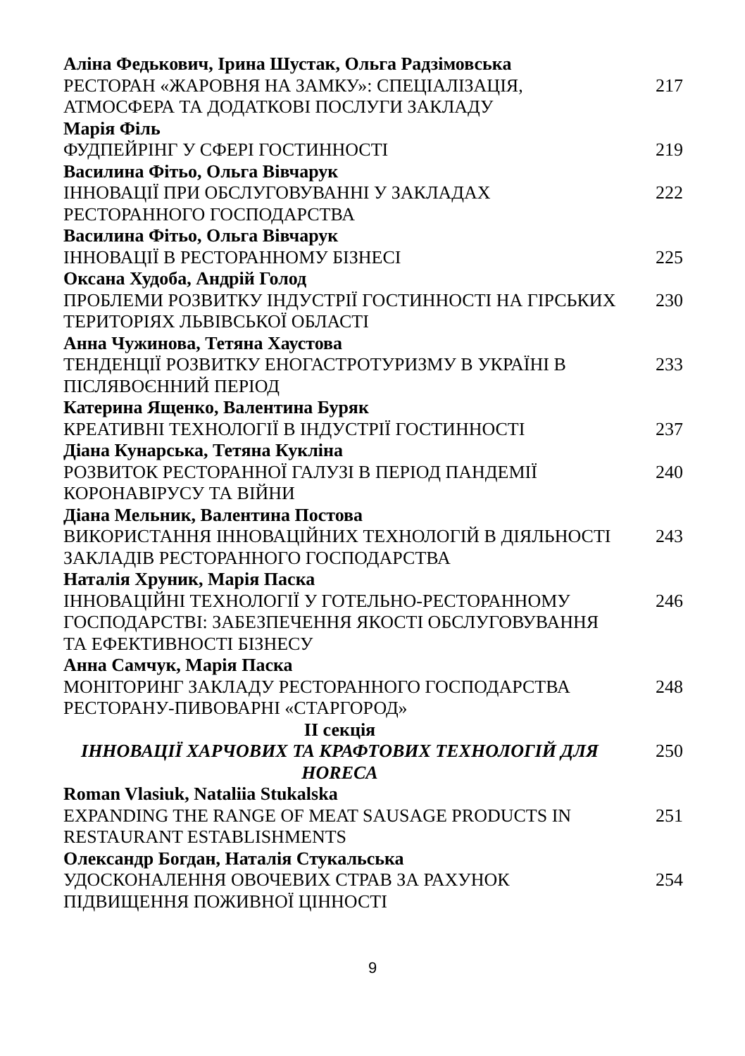Аліна Федькович, Ірина Шустак, Ольга Радзімовська
РЕСТОРАН «ЖАРОВНЯ НА ЗАМКУ»: СПЕЦІАЛІЗАЦІЯ, АТМОСФЕРА ТА ДОДАТКОВІ ПОСЛУГИ ЗАКЛАДУ
217
Марія Філь
ФУДПЕЙРІНГ У СФЕРІ ГОСТИННОСТІ 219
Василина Фітьо, Ольга Вівчарук
ІННОВАЦІЇ ПРИ ОБСЛУГОВУВАННІ У ЗАКЛАДАХ РЕСТОРАННОГО ГОСПОДАРСТВА
222
Василина Фітьо, Ольга Вівчарук
ІННОВАЦІЇ В РЕСТОРАННОМУ БІЗНЕСІ 225
Оксана Худоба, Андрій Голод
ПРОБЛЕМИ РОЗВИТКУ ІНДУСТРІЇ ГОСТИННОСТІ НА ГІРСЬКИХ ТЕРИТОРІЯХ ЛЬВІВСЬКОЇ ОБЛАСТІ
230
Анна Чужинова, Тетяна Хаустова
ТЕНДЕНЦІЇ РОЗВИТКУ ЕНОГАСТРОТУРИЗМУ В УКРАЇНІ В ПІСЛЯВОЄННИЙ ПЕРІОД
233
Катерина Ященко, Валентина Буряк
КРЕАТИВНІ ТЕХНОЛОГІЇ В ІНДУСТРІЇ ГОСТИННОСТІ 237
Діана Кунарська, Тетяна Кукліна
РОЗВИТОК РЕСТОРАННОЇ ГАЛУЗІ В ПЕРІОД ПАНДЕМІЇ КОРОНАВІРУСУ ТА ВІЙНИ
240
Діана Мельник, Валентина Постова
ВИКОРИСТАННЯ ІННОВАЦІЙНИХ ТЕХНОЛОГІЙ В ДІЯЛЬНОСТІ ЗАКЛАДІВ РЕСТОРАННОГО ГОСПОДАРСТВА
243
Наталія Хруник, Марія Паска
ІННОВАЦІЙНІ ТЕХНОЛОГІЇ У ГОТЕЛЬНО-РЕСТОРАННОМУ ГОСПОДАРСТВІ: ЗАБЕЗПЕЧЕННЯ ЯКОСТІ ОБСЛУГОВУВАННЯ ТА ЕФЕКТИВНОСТІ БІЗНЕСУ
246
Анна Самчук, Марія Паска
МОНІТОРИНГ ЗАКЛАДУ РЕСТОРАННОГО ГОСПОДАРСТВА РЕСТОРАНУ-ПИВОВАРНІ «СТАРГОРОД»
248
ІІ секція
ІННОВАЦІЇ ХАРЧОВИХ ТА КРАФТОВИХ ТЕХНОЛОГІЙ ДЛЯ HORECA
250
Roman Vlasiuk, Nataliia Stukalska
EXPANDING THE RANGE OF MEAT SAUSAGE PRODUCTS IN RESTAURANT ESTABLISHMENTS
251
Олександр Богдан, Наталія Стукальська
УДОСКОНАЛЕННЯ ОВОЧЕВИХ СТРАВ ЗА РАХУНОК ПІДВИЩЕННЯ ПОЖИВНОЇ ЦІННОСТІ
254
9